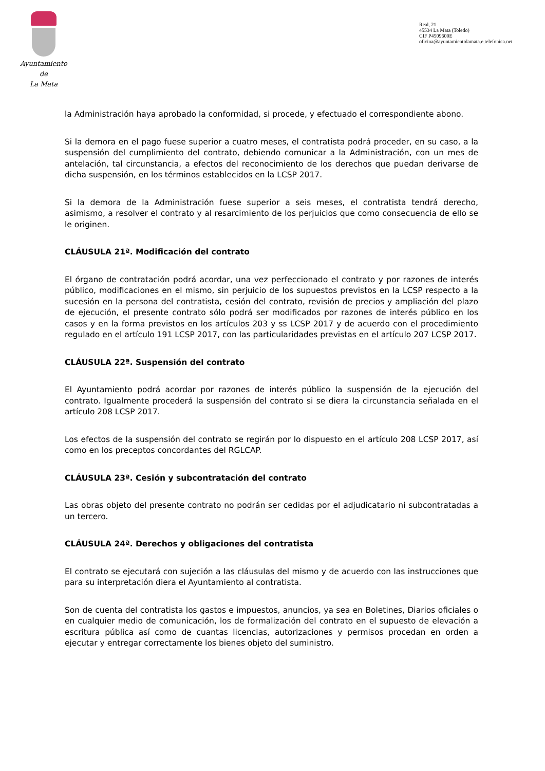Ayuntamiento
de
La Mata
Real, 21
45534 La Mata (Toledo)
CIF P4509600E
oficina@ayuntamientolamata.e.telefonica.net
la Administración haya aprobado la conformidad, si procede, y efectuado el correspondiente abono.
Si la demora en el pago fuese superior a cuatro meses, el contratista podrá proceder, en su caso, a la suspensión del cumplimiento del contrato, debiendo comunicar a la Administración, con un mes de antelación, tal circunstancia, a efectos del reconocimiento de los derechos que puedan derivarse de dicha suspensión, en los términos establecidos en la LCSP 2017.
Si la demora de la Administración fuese superior a seis meses, el contratista tendrá derecho, asimismo, a resolver el contrato y al resarcimiento de los perjuicios que como consecuencia de ello se le originen.
CLÁUSULA 21ª. Modificación del contrato
El órgano de contratación podrá acordar, una vez perfeccionado el contrato y por razones de interés público, modificaciones en el mismo, sin perjuicio de los supuestos previstos en la LCSP respecto a la sucesión en la persona del contratista, cesión del contrato, revisión de precios y ampliación del plazo de ejecución, el presente contrato sólo podrá ser modificados por razones de interés público en los casos y en la forma previstos en los artículos 203 y ss LCSP 2017 y de acuerdo con el procedimiento regulado en el artículo 191 LCSP 2017, con las particularidades previstas en el artículo 207 LCSP 2017.
CLÁUSULA 22ª. Suspensión del contrato
El Ayuntamiento podrá acordar por razones de interés público la suspensión de la ejecución del contrato. Igualmente procederá la suspensión del contrato si se diera la circunstancia señalada en el artículo 208 LCSP 2017.
Los efectos de la suspensión del contrato se regirán por lo dispuesto en el artículo 208 LCSP 2017, así como en los preceptos concordantes del RGLCAP.
CLÁUSULA 23ª. Cesión y subcontratación del contrato
Las obras objeto del presente contrato no podrán ser cedidas por el adjudicatario ni subcontratadas a un tercero.
CLÁUSULA 24ª. Derechos y obligaciones del contratista
El contrato se ejecutará con sujeción a las cláusulas del mismo y de acuerdo con las instrucciones que para su interpretación diera el Ayuntamiento al contratista.
Son de cuenta del contratista los gastos e impuestos, anuncios, ya sea en Boletines, Diarios oficiales o en cualquier medio de comunicación, los de formalización del contrato en el supuesto de elevación a escritura pública así como de cuantas licencias, autorizaciones y permisos procedan en orden a ejecutar y entregar correctamente los bienes objeto del suministro.